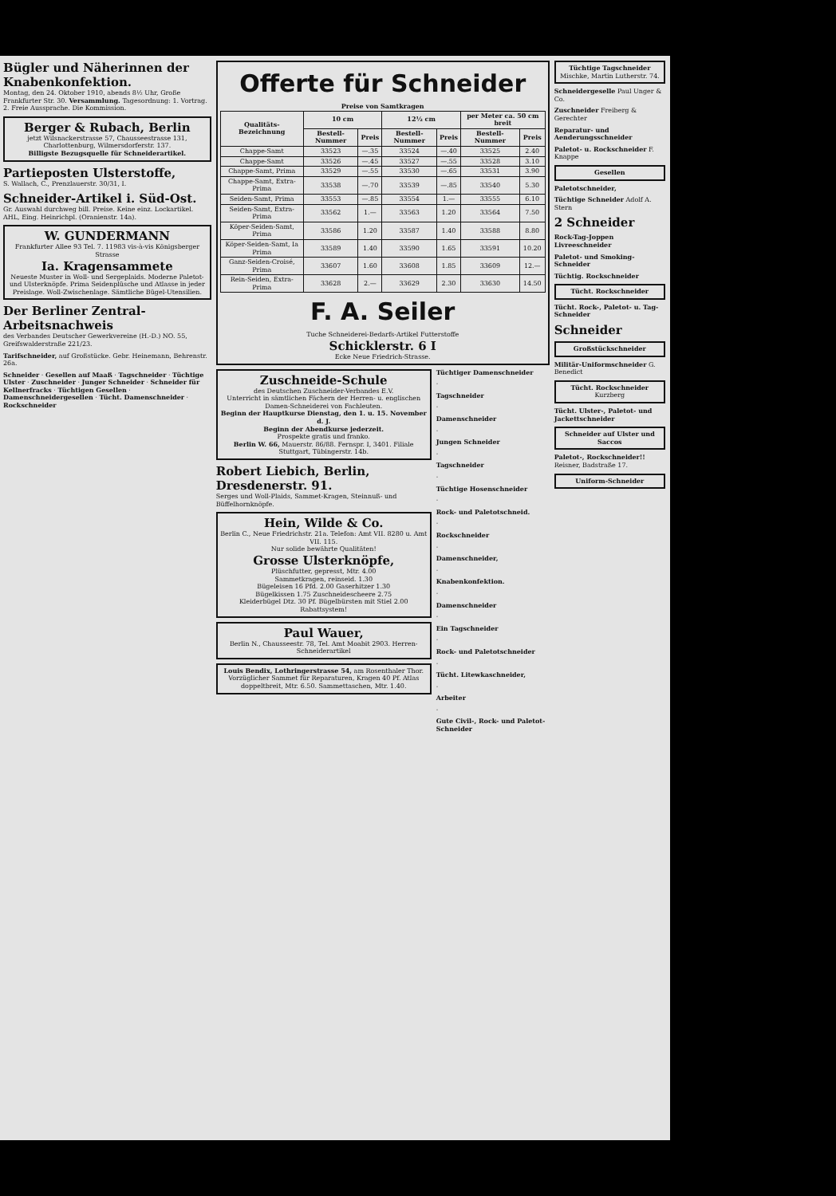Bügler und Näherinnen der Knabenkonfektion.
Montag, den 24. Oktober 1910, abends 8½ Uhr, Große Frankfurter Str. 30. Versammlung. Tagesordnung: 1. Vortrag. 2. Freie Aussprache. Die Kommission.
Berger & Rubach, Berlin
jetzt Wilsnackerstrasse 57, Chausseestrasse 131, Charlottenburg, Wilmersdorferstr. 137.
Billigste Bezugsquelle für Schneiderartikel.
Partieposten Ulsterstoffe,
S. Wallach, C., Prenzlauerstr. 30/31, I.
Schneider-Artikel i. Süd-Ost.
Gr. Auswahl durchweg bill. Preise. Keine einz. Lockartikel. AHL, Eing. Heinrichpl. (Oranienstr. 14a).
W. GUNDERMANN
Frankfurter Allee 93 Tel. 7. 11983 vis-à-vis Königsberger Strasse
Ia. Kragensammete
Neueste Muster in Woll- und Sergeplaids. Moderne Paletot- und Ulsterknöpfe. Prima Seidenplüsche und Atlasse in jeder Preislage. Woll-Zwischenlage. Sämtliche Bügel-Utensilien.
Der Berliner Zentral-Arbeitsnachweis
des Verbandes Deutscher Gewerkvereine (H.-D.) NO. 55, Greifswalderstraße 221/23.
Tarifschneider, auf Großstücke. Gebr. Heinemann, Behrenstr. 26a.
Schneider · Gesellen auf Maaß · Tagschneider · Tüchtige Ulster · Zuschneider · Junger Schneider · Schneider für Kellnerfracks · Tüchtigen Gesellen · Damenschneidergesellen · Tücht. Damenschneider · Rockschneider
Offerte für Schneider
Preise von Samtkragen
| Qualitäts-Bezeichnung | 10 cm | | 12½ cm | | per Meter ca. 50 cm breit | |
| --- | --- | --- | --- | --- | --- | --- |
| | Bestell-Nummer | Preis | Bestell-Nummer | Preis | Bestell-Nummer | Preis |
| Chappe-Samt | 33523 | —.35 | 33524 | —.40 | 33525 | 2.40 |
| Chappe-Samt | 33526 | —.45 | 33527 | —.55 | 33528 | 3.10 |
| Chappe-Samt, Prima | 33529 | —.55 | 33530 | —.65 | 33531 | 3.90 |
| Chappe-Samt, Extra-Prima | 33538 | —.70 | 33539 | —.85 | 33540 | 5.30 |
| Seiden-Samt, Prima | 33553 | —.85 | 33554 | 1.— | 33555 | 6.10 |
| Seiden-Samt, Extra-Prima | 33562 | 1.— | 33563 | 1.20 | 33564 | 7.50 |
| Köper-Seiden-Samt, Prima | 33586 | 1.20 | 33587 | 1.40 | 33588 | 8.80 |
| Köper-Seiden-Samt, Ia Prima | 33589 | 1.40 | 33590 | 1.65 | 33591 | 10.20 |
| Ganz-Seiden-Croisé, Prima | 33607 | 1.60 | 33608 | 1.85 | 33609 | 12.— |
| Rein-Seiden, Extra-Prima | 33628 | 2.— | 33629 | 2.30 | 33630 | 14.50 |
F. A. Seiler
Tuche Schneiderei-Bedarfs-Artikel Futterstoffe
Schicklerstr. 6 I
Ecke Neue Friedrich-Strasse.
Zuschneide-Schule
des Deutschen Zuschneider-Verbandes E.V.
Unterricht in sämtlichen Fächern der Herren- u. englischen Damen-Schneiderei von Fachleuten.
Beginn der Hauptkurse Dienstag, den 1. u. 15. November d. J.
Beginn der Abendkurse jederzeit.
Prospekte gratis und franko.
Berlin W. 66, Mauerstr. 86/88. Fernspr. I, 3401. Filiale Stuttgart, Tübingerstr. 14b.
Robert Liebich, Berlin, Dresdenerstr. 91.
Serges und Woll-Plaids, Sammet-Kragen, Steinnuß- und Büffelhornknöpfe.
Hein, Wilde & Co.
Berlin C., Neue Friedrichstr. 21a. Telefon: Amt VII. 8280 u. Amt VII. 115.
Nur solide bewährte Qualitäten!
Grosse Ulsterknöpfe,
Plüschfutter, gepresst, Mtr. 4.00
Sammetkragen, reinseid. 1.30
Bügeleisen 16 Pfd. 2.00 Gaserhitzer 1.30
Bügelkissen 1.75 Zuschneidescheere 2.75
Kleiderbügel Dtz. 30 Pf. Bügelbürsten mit Stiel 2.00
Rabattsystem!
Paul Wauer,
Berlin N., Chausseestr. 78, Tel. Amt Moabit 2903. Herren-Schneiderartikel
Louis Bendix, Lothringerstrasse 54, am Rosenthaler Thor. Vorzüglicher Sammet für Reparaturen, Kragen 40 Pf. Atlas doppeltbreit, Mtr. 6.50. Sammettaschen, Mtr. 1.40.
Tüchtiger Damenschneider
·
Tagschneider
·
Damenschneider
·
Jungen Schneider
·
Tagschneider
·
Tüchtige Hosenschneider
·
Rock- und Paletotschneid.
·
Rockschneider
·
Damenschneider,
·
Knabenkonfektion.
·
Damenschneider
·
Ein Tagschneider
·
Rock- und Paletotschneider
·
Tücht. Litewkaschneider,
·
Arbeiter
·
Gute Civil-, Rock- und Paletot-Schneider
Tüchtige Tagschneider Mischke, Martin Lutherstr. 74.
Schneidergeselle Paul Unger & Co.
Zuschneider Freiberg & Gerechter
Reparatur- und Aenderungsschneider
Paletot- u. Rockschneider F. Knappe
Gesellen
Paletotschneider,
Tüchtige Schneider Adolf A. Stern
2 Schneider
Rock-Tag-Joppen Livreeschneider
Paletot- und Smoking-Schneider
Tüchtig. Rockschneider
Tücht. Rockschneider
Tücht. Rock-, Paletot- u. Tag-Schneider
Schneider
Großstückschneider
Militär-Uniformschneider G. Benedict
Tücht. Rockschneider Kurzberg
Tücht. Ulster-, Paletot- und Jackettschneider
Schneider auf Ulster und Saccos
Paletot-, Rockschneider!! Reisner, Badstraße 17.
Uniform-Schneider